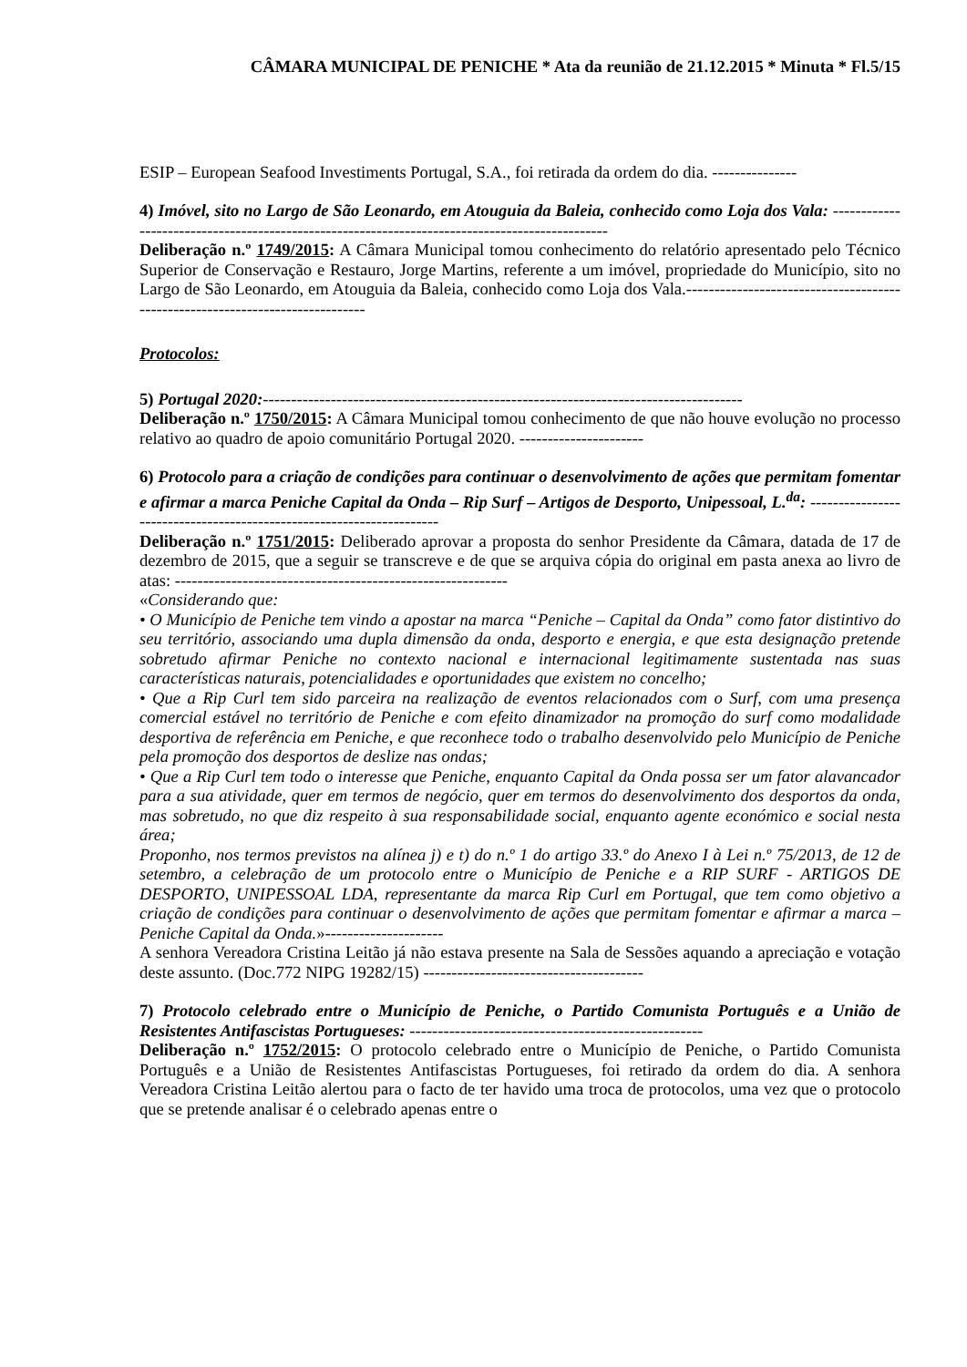CÂMARA MUNICIPAL DE PENICHE * Ata da reunião de 21.12.2015 * Minuta * Fl.5/15
ESIP – European Seafood Investiments Portugal, S.A., foi retirada da ordem do dia. ---------------
4) Imóvel, sito no Largo de São Leonardo, em Atouguia da Baleia, conhecido como Loja dos Vala: -----------------------------------------------------------------------------------------------
Deliberação n.º 1749/2015: A Câmara Municipal tomou conhecimento do relatório apresentado pelo Técnico Superior de Conservação e Restauro, Jorge Martins, referente a um imóvel, propriedade do Município, sito no Largo de São Leonardo, em Atouguia da Baleia, conhecido como Loja dos Vala.------------------------------------------------------------------------------
Protocolos:
5) Portugal 2020:-------------------------------------------------------------------------------------
Deliberação n.º 1750/2015: A Câmara Municipal tomou conhecimento de que não houve evolução no processo relativo ao quadro de apoio comunitário Portugal 2020. ----------------------
6) Protocolo para a criação de condições para continuar o desenvolvimento de ações que permitam fomentar e afirmar a marca Peniche Capital da Onda – Rip Surf – Artigos de Desporto, Unipessoal, L.<sup>da</sup>: ---------------------------------------------------------------------
Deliberação n.º 1751/2015: Deliberado aprovar a proposta do senhor Presidente da Câmara, datada de 17 de dezembro de 2015, que a seguir se transcreve e de que se arquiva cópia do original em pasta anexa ao livro de atas: -----------------------------------------------------------
«Considerando que:
• O Município de Peniche tem vindo a apostar na marca “Peniche – Capital da Onda” como fator distintivo do seu território, associando uma dupla dimensão da onda, desporto e energia, e que esta designação pretende sobretudo afirmar Peniche no contexto nacional e internacional legitimamente sustentada nas suas características naturais, potencialidades e oportunidades que existem no concelho;
• Que a Rip Curl tem sido parceira na realização de eventos relacionados com o Surf, com uma presença comercial estável no território de Peniche e com efeito dinamizador na promoção do surf como modalidade desportiva de referência em Peniche, e que reconhece todo o trabalho desenvolvido pelo Município de Peniche pela promoção dos desportos de deslize nas ondas;
• Que a Rip Curl tem todo o interesse que Peniche, enquanto Capital da Onda possa ser um fator alavancador para a sua atividade, quer em termos de negócio, quer em termos do desenvolvimento dos desportos da onda, mas sobretudo, no que diz respeito à sua responsabilidade social, enquanto agente económico e social nesta área;
Proponho, nos termos previstos na alínea j) e t) do n.º 1 do artigo 33.º do Anexo I à Lei n.º 75/2013, de 12 de setembro, a celebração de um protocolo entre o Município de Peniche e a RIP SURF - ARTIGOS DE DESPORTO, UNIPESSOAL LDA, representante da marca Rip Curl em Portugal, que tem como objetivo a criação de condições para continuar o desenvolvimento de ações que permitam fomentar e afirmar a marca – Peniche Capital da Onda.»---------------------
A senhora Vereadora Cristina Leitão já não estava presente na Sala de Sessões aquando a apreciação e votação deste assunto. (Doc.772 NIPG 19282/15) ---------------------------------------
7) Protocolo celebrado entre o Município de Peniche, o Partido Comunista Português e a União de Resistentes Antifascistas Portugueses: ----------------------------------------------------
Deliberação n.º 1752/2015: O protocolo celebrado entre o Município de Peniche, o Partido Comunista Português e a União de Resistentes Antifascistas Portugueses, foi retirado da ordem do dia. A senhora Vereadora Cristina Leitão alertou para o facto de ter havido uma troca de protocolos, uma vez que o protocolo que se pretende analisar é o celebrado apenas entre o